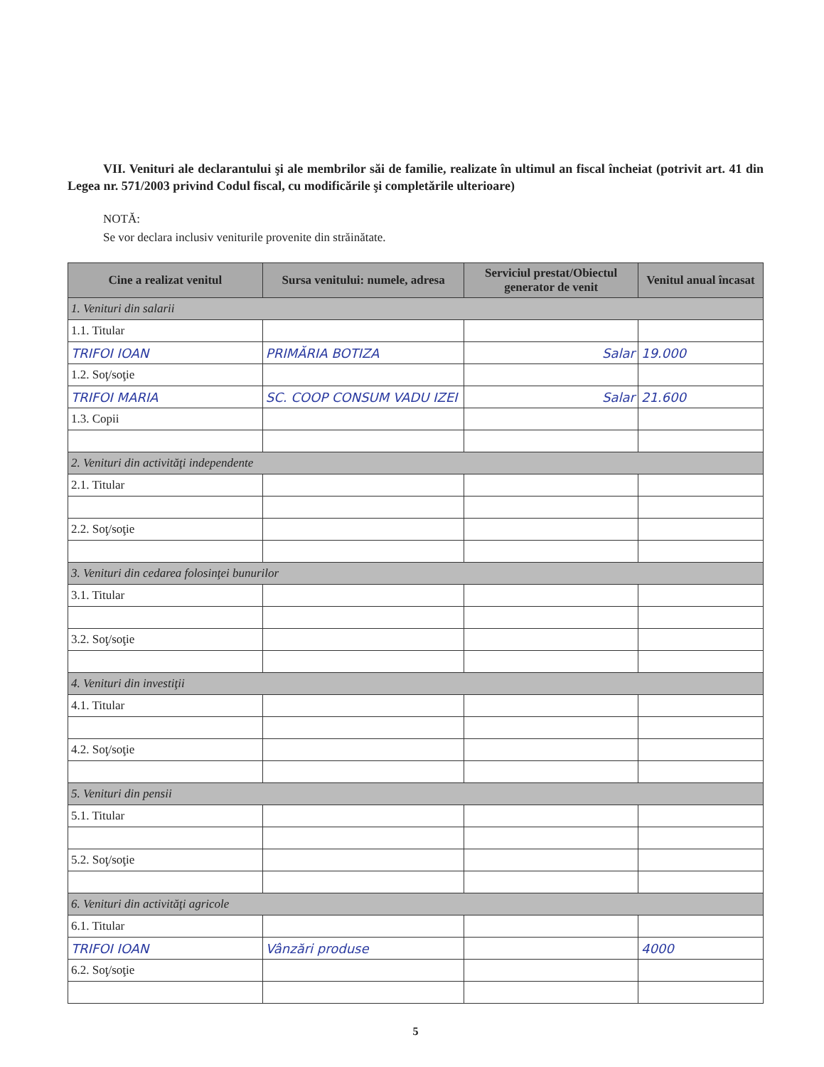VII. Venituri ale declarantului şi ale membrilor săi de familie, realizate în ultimul an fiscal încheiat (potrivit art. 41 din Legea nr. 571/2003 privind Codul fiscal, cu modificările şi completările ulterioare)
NOTĂ:
Se vor declara inclusiv veniturile provenite din străinătate.
| Cine a realizat venitul | Sursa venitului: numele, adresa | Serviciul prestat/Obiectul generator de venit | Venitul anual încasat |
| --- | --- | --- | --- |
| 1. Venituri din salarii | | | |
| 1.1. Titular | | | |
| TRIFOI IOAN | PRIMĂRIA BOTIZA | Salar | 19.000 |
| 1.2. Soţ/soţie | | | |
| TRIFOI MARIA | SC. COOP CONSUM VADU IZEI | Salar | 21.600 |
| 1.3. Copii | | | |
| 2. Venituri din activităţi independente | | | |
| 2.1. Titular | | | |
| 2.2. Soţ/soţie | | | |
| 3. Venituri din cedarea folosinţei bunurilor | | | |
| 3.1. Titular | | | |
| 3.2. Soţ/soţie | | | |
| 4. Venituri din investiţii | | | |
| 4.1. Titular | | | |
| 4.2. Soţ/soţie | | | |
| 5. Venituri din pensii | | | |
| 5.1. Titular | | | |
| 5.2. Soţ/soţie | | | |
| 6. Venituri din activităţi agricole | | | |
| 6.1. Titular | | | |
| TRIFOI IOAN | Vânzări produse | | 4000 |
| 6.2. Soţ/soţie | | | |
5